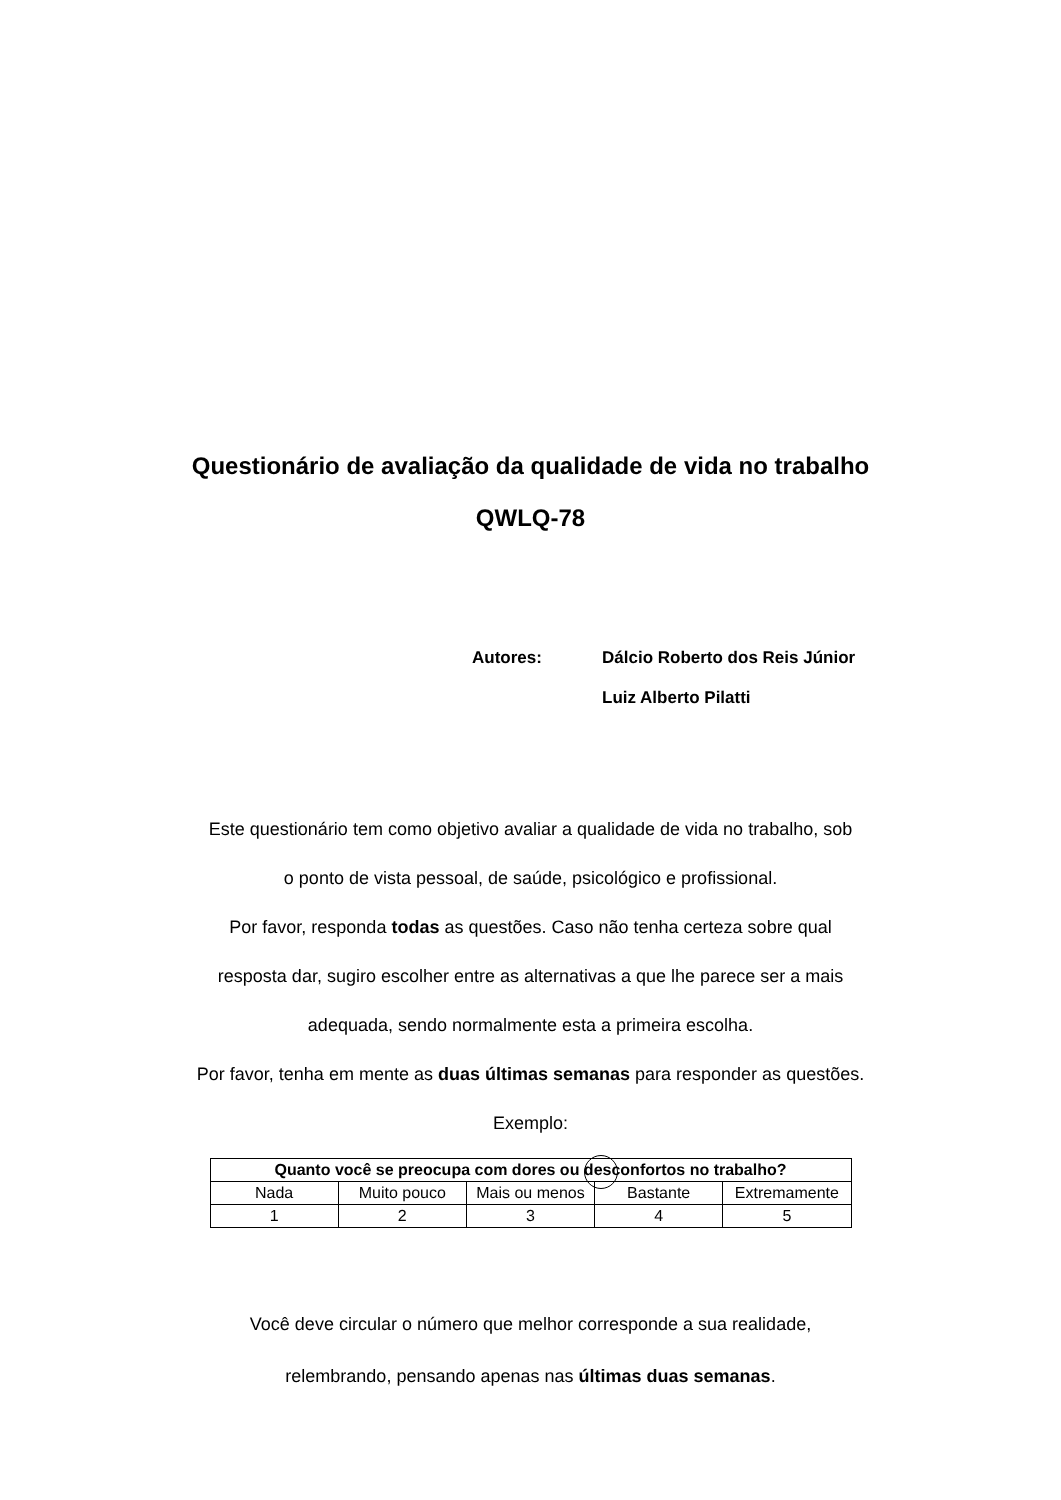Questionário de avaliação da qualidade de vida no trabalho
QWLQ-78
| Autores: | Dálcio Roberto dos Reis Júnior Luiz Alberto Pilatti |
Este questionário tem como objetivo avaliar a qualidade de vida no trabalho, sob
o ponto de vista pessoal, de saúde, psicológico e profissional.
Por favor, responda todas as questões. Caso não tenha certeza sobre qual
resposta dar, sugiro escolher entre as alternativas a que lhe parece ser a mais
adequada, sendo normalmente esta a primeira escolha.
Por favor, tenha em mente as duas últimas semanas para responder as questões.
Exemplo:
| Quanto você se preocupa com dores ou desconfortos no trabalho? | | | | |
| --- | --- | --- | --- | --- |
| Nada | Muito pouco | Mais ou menos | Bastante | Extremamente |
| 1 | 2 | 3 | 4 | 5 |
Você deve circular o número que melhor corresponde a sua realidade,
relembrando, pensando apenas nas últimas duas semanas.